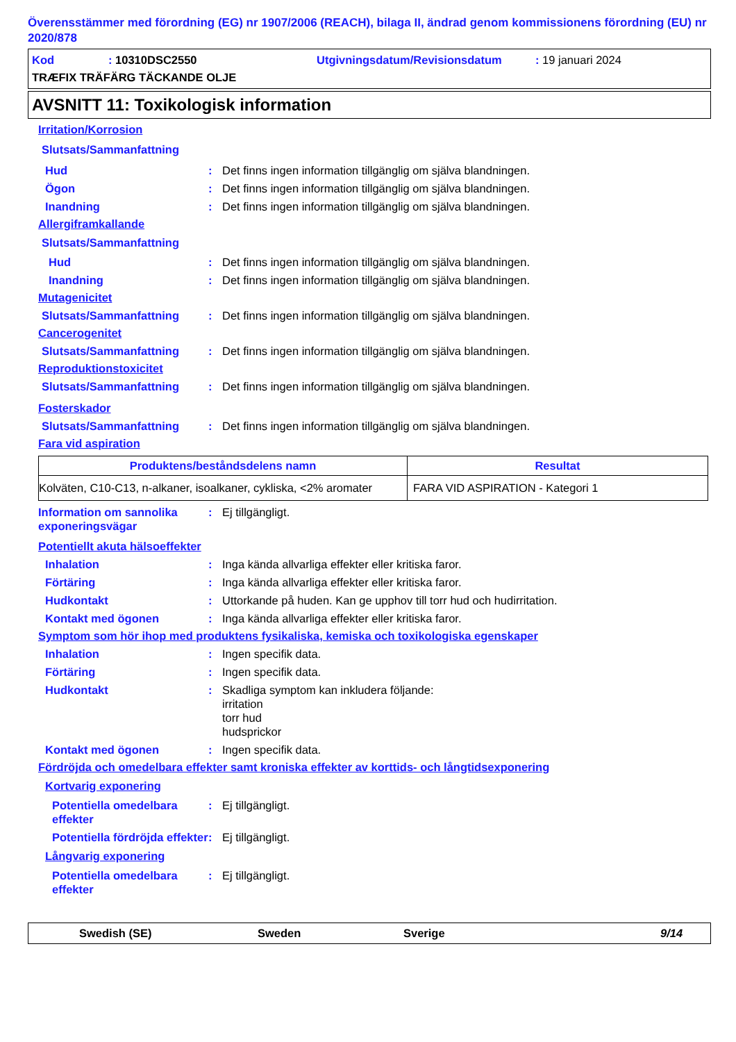Överensstämmer med förordning (EG) nr 1907/2006 (REACH), bilaga II, ändrad genom kommissionens förordning (EU) nr 2020/878
Kod: 10310DSC2550 Utgivningsdatum/Revisionsdatum: 19 januari 2024
TRÆFIX TRÄFÄRG TÄCKANDE OLJE
AVSNITT 11: Toxikologisk information
Irritation/Korrosion
Slutsats/Sammanfattning
Hud: Det finns ingen information tillgänglig om själva blandningen.
Ögon: Det finns ingen information tillgänglig om själva blandningen.
Inandning: Det finns ingen information tillgänglig om själva blandningen.
Allergiframkallande
Slutsats/Sammanfattning
Hud: Det finns ingen information tillgänglig om själva blandningen.
Inandning: Det finns ingen information tillgänglig om själva blandningen.
Mutagenicitet
Slutsats/Sammanfattning: Det finns ingen information tillgänglig om själva blandningen.
Cancerogenitet
Slutsats/Sammanfattning: Det finns ingen information tillgänglig om själva blandningen.
Reproduktionstoxicitet
Slutsats/Sammanfattning: Det finns ingen information tillgänglig om själva blandningen.
Fosterskador
Slutsats/Sammanfattning: Det finns ingen information tillgänglig om själva blandningen.
Fara vid aspiration
| Produktens/beståndsdelens namn | Resultat |
| --- | --- |
| Kolväten, C10-C13, n-alkaner, isoalkaner, cykliska, <2% aromater | FARA VID ASPIRATION - Kategori 1 |
Information om sannolika exponeringsvägar: Ej tillgängligt.
Potentiellt akuta hälsoeffekter
Inhalation: Inga kända allvarliga effekter eller kritiska faror.
Förtäring: Inga kända allvarliga effekter eller kritiska faror.
Hudkontakt: Uttorkande på huden. Kan ge upphov till torr hud och hudirritation.
Kontakt med ögonen: Inga kända allvarliga effekter eller kritiska faror.
Symptom som hör ihop med produktens fysikaliska, kemiska och toxikologiska egenskaper
Inhalation: Ingen specifik data.
Förtäring: Ingen specifik data.
Hudkontakt: Skadliga symptom kan inkludera följande:
irritation
torr hud
hudsprickor
Kontakt med ögonen: Ingen specifik data.
Fördröjda och omedelbara effekter samt kroniska effekter av korttids- och långtidsexponering
Kortvarig exponering
Potentiella omedelbara effekter: Ej tillgängligt.
Potentiella fördröjda effekter: Ej tillgängligt.
Långvarig exponering
Potentiella omedelbara effekter: Ej tillgängligt.
Swedish (SE) Sweden Sverige 9/14